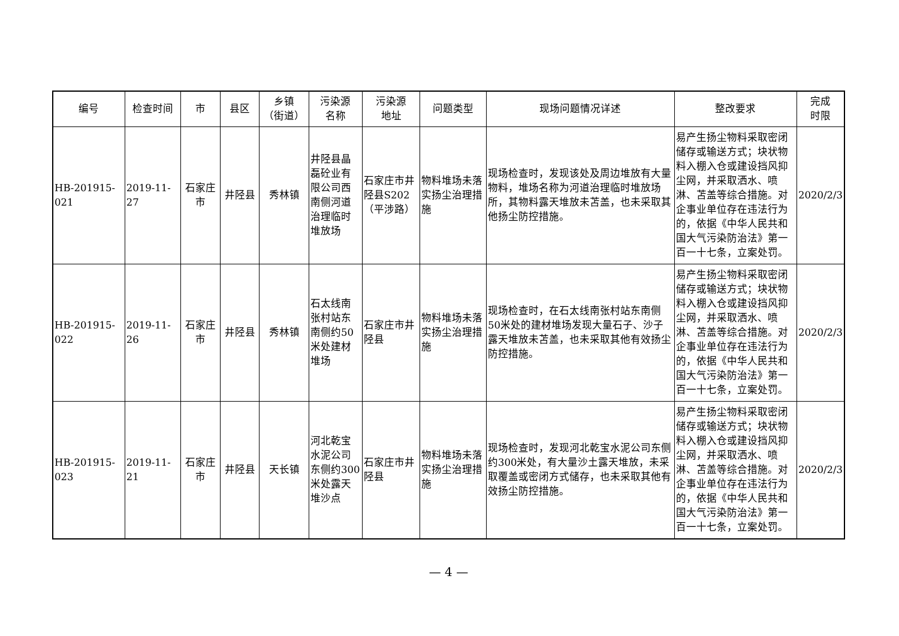| 编号 | 检查时间 | 市 | 县区 | 乡镇 （街道） | 污染源 名称 | 污染源 地址 | 问题类型 | 现场问题情况详述 | 整改要求 | 完成 时限 |
| --- | --- | --- | --- | --- | --- | --- | --- | --- | --- | --- |
| HB-201915-021 | 2019-11-27 | 石家庄市 | 井陉县 | 秀林镇 | 井陉县晶磊砼业有限公司西南侧河道治理临时堆放场 | 石家庄市井陉县S202（平涉路） | 物料堆场未落实扬尘治理措施 | 现场检查时，发现该处及周边堆放有大量物料，堆场名称为河道治理临时堆放场所，其物料露天堆放未苫盖，也未采取其他扬尘防控措施。 | 易产生扬尘物料采取密闭储存或输送方式；块状物料入棚入仓或建设挡风抑尘网，并采取洒水、喷淋、苫盖等综合措施。对企事业单位存在违法行为的，依据《中华人民共和国大气污染防治法》第一百一十七条，立案处罚。 | 2020/2/3 |
| HB-201915-022 | 2019-11-26 | 石家庄市 | 井陉县 | 秀林镇 | 石太线南张村站东南侧约50米处建材堆场 | 石家庄市井陉县 | 物料堆场未落实扬尘治理措施 | 现场检查时，在石太线南张村站东南侧50米处的建材堆场发现大量石子、沙子露天堆放未苫盖，也未采取其他有效扬尘防控措施。 | 易产生扬尘物料采取密闭储存或输送方式；块状物料入棚入仓或建设挡风抑尘网，并采取洒水、喷淋、苫盖等综合措施。对企事业单位存在违法行为的，依据《中华人民共和国大气污染防治法》第一百一十七条，立案处罚。 | 2020/2/3 |
| HB-201915-023 | 2019-11-21 | 石家庄市 | 井陉县 | 天长镇 | 河北乾宝水泥公司东侧约300米处露天堆沙点 | 石家庄市井陉县 | 物料堆场未落实扬尘治理措施 | 现场检查时，发现河北乾宝水泥公司东侧约300米处，有大量沙土露天堆放，未采取覆盖或密闭方式储存，也未采取其他有效扬尘防控措施。 | 易产生扬尘物料采取密闭储存或输送方式；块状物料入棚入仓或建设挡风抑尘网，并采取洒水、喷淋、苫盖等综合措施。对企事业单位存在违法行为的，依据《中华人民共和国大气污染防治法》第一百一十七条，立案处罚。 | 2020/2/3 |
— 4 —